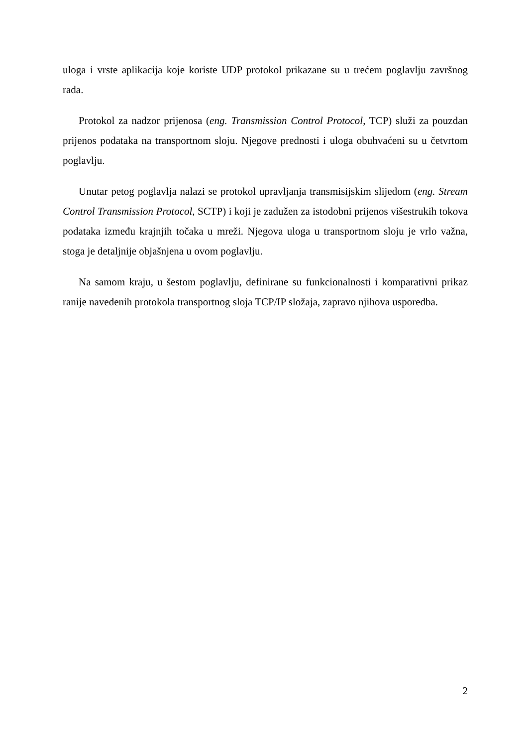uloga i vrste aplikacija koje koriste UDP protokol prikazane su u trećem poglavlju završnog rada.
Protokol za nadzor prijenosa (eng. Transmission Control Protocol, TCP) služi za pouzdan prijenos podataka na transportnom sloju. Njegove prednosti i uloga obuhvaćeni su u četvrtom poglavlju.
Unutar petog poglavlja nalazi se protokol upravljanja transmisijskim slijedom (eng. Stream Control Transmission Protocol, SCTP) i koji je zadužen za istodobni prijenos višestrukih tokova podataka između krajnjih točaka u mreži. Njegova uloga u transportnom sloju je vrlo važna, stoga je detaljnije objašnjena u ovom poglavlju.
Na samom kraju, u šestom poglavlju, definirane su funkcionalnosti i komparativni prikaz ranije navedenih protokola transportnog sloja TCP/IP složaja, zapravo njihova usporedba.
2